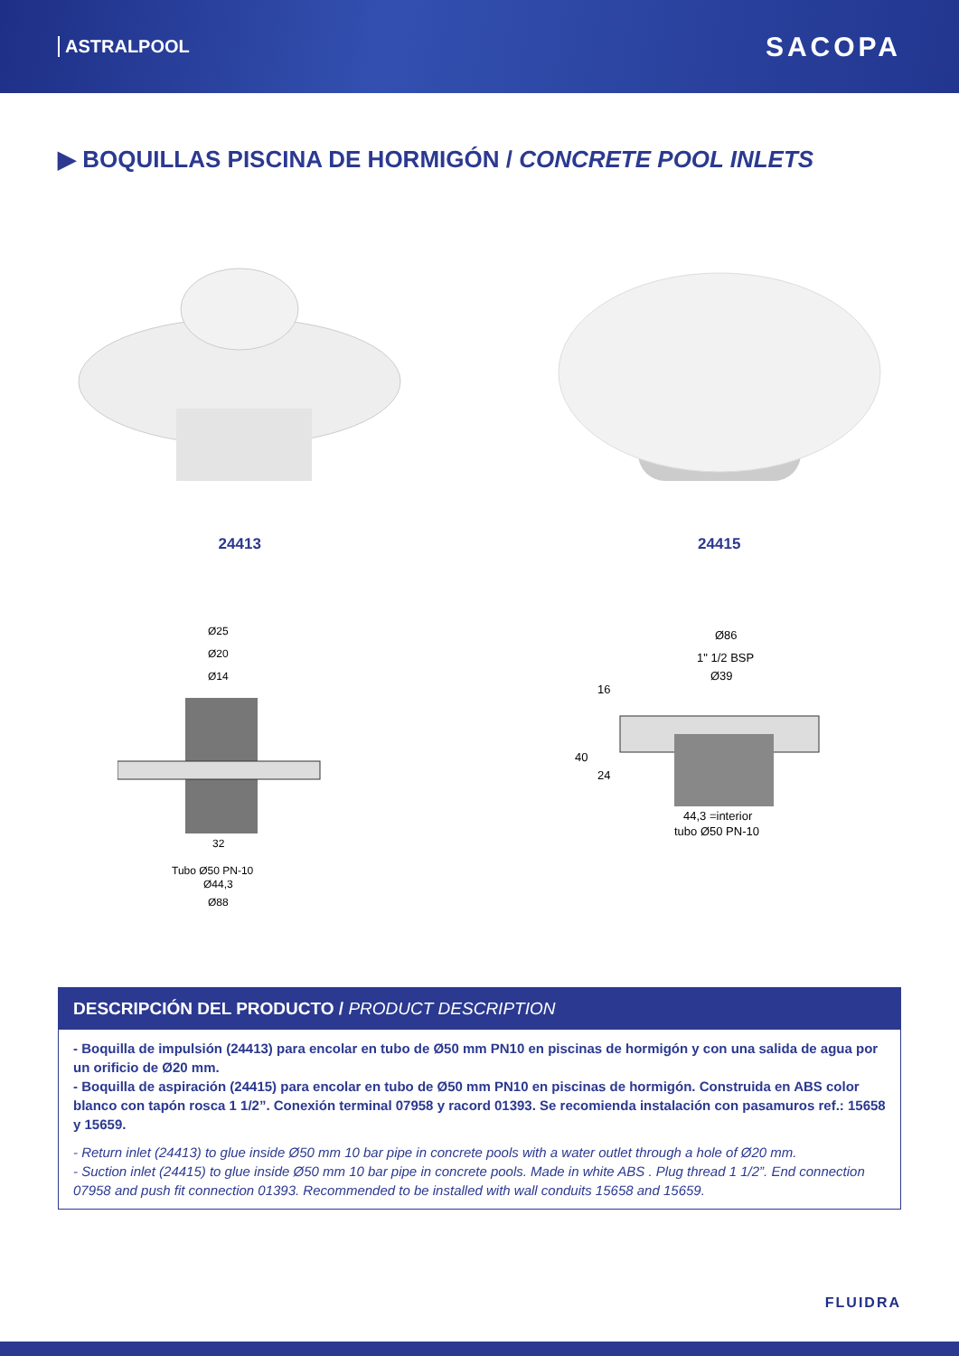ASTRALPOOL SACOPA
▶ BOQUILLAS PISCINA DE HORMIGÓN / CONCRETE POOL INLETS
24413 24415
Ø25
Ø20
Ø14
32
Tubo Ø50 PN-10
Ø44,3
Ø88
Ø86
1" 1/2 BSP
Ø39
16
40
24
44,3 =interior
tubo Ø50 PN-10
DESCRIPCIÓN DEL PRODUCTO / PRODUCT DESCRIPTION
- Boquilla de impulsión (24413) para encolar en tubo de Ø50 mm PN10 en piscinas de hormigón y con una salida de agua por un orificio de Ø20 mm.
- Boquilla de aspiración (24415) para encolar en tubo de Ø50 mm PN10 en piscinas de hormigón. Construida en ABS color blanco con tapón rosca 1 1/2”. Conexión terminal 07958 y racord 01393. Se recomienda instalación con pasamuros ref.: 15658 y 15659.
- Return inlet (24413) to glue inside Ø50 mm 10 bar pipe in concrete pools with a water outlet through a hole of Ø20 mm.
- Suction inlet (24415) to glue inside Ø50 mm 10 bar pipe in concrete pools. Made in white ABS . Plug thread 1 1/2”. End connection 07958 and push fit connection 01393. Recommended to be installed with wall conduits 15658 and 15659.
FLUIDRA